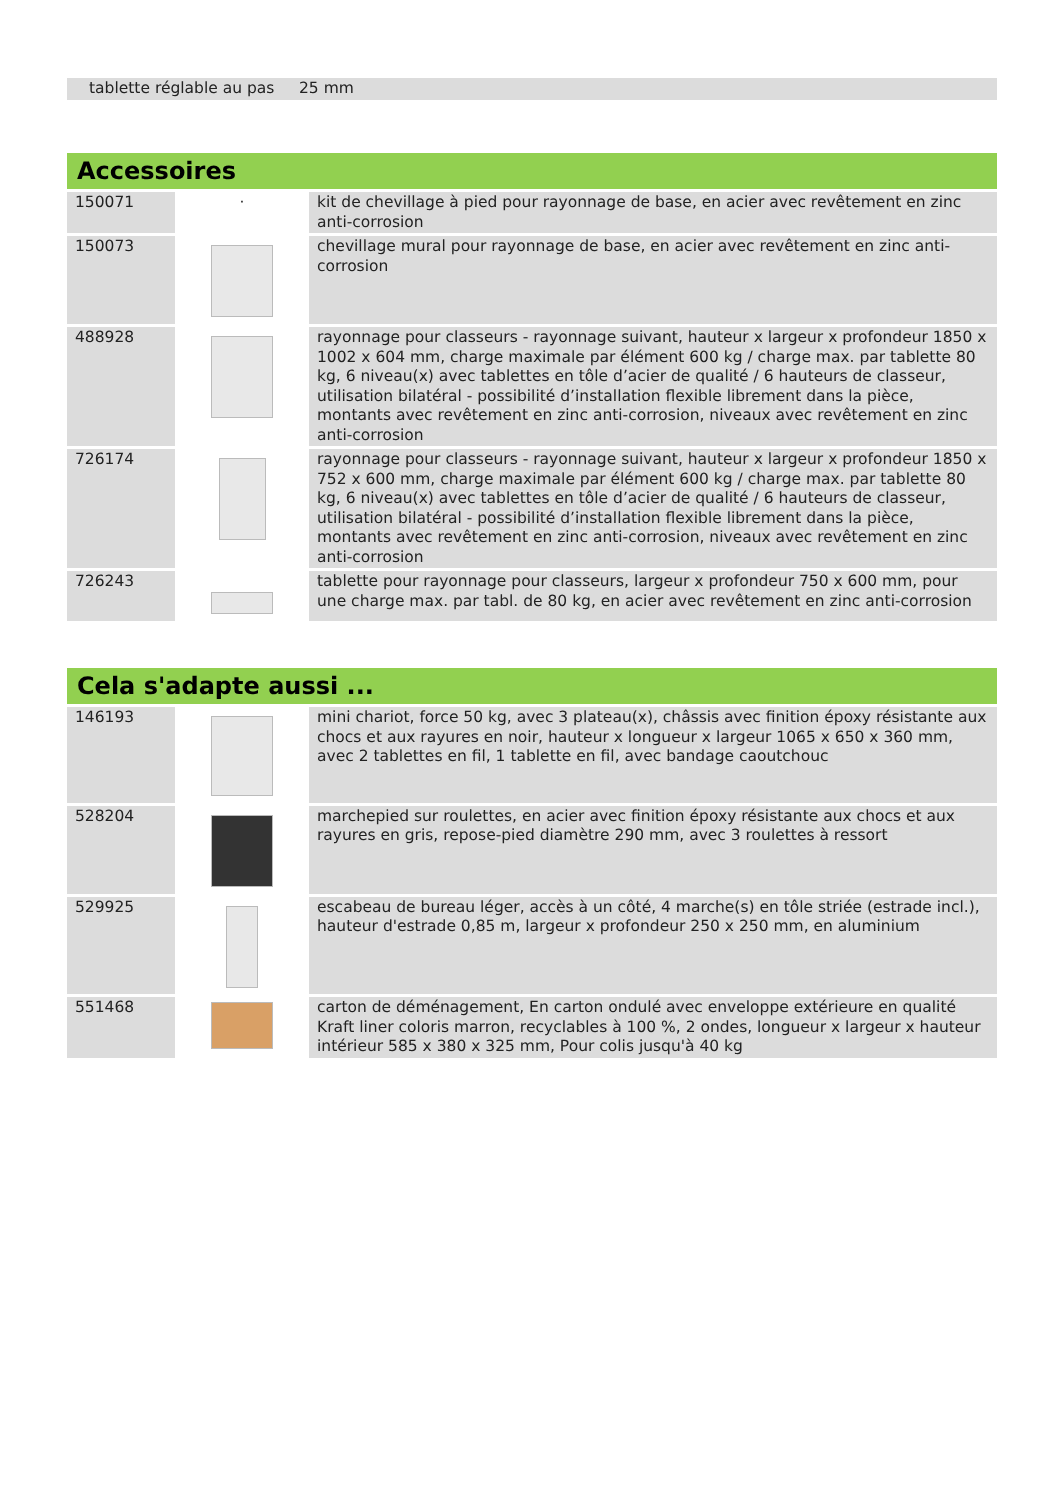| tablette réglable au pas 25 mm | |
Accessoires
| 150071 | · | kit de chevillage à pied pour rayonnage de base, en acier avec revêtement en zinc anti-corrosion |
| 150073 | | chevillage mural pour rayonnage de base, en acier avec revêtement en zinc anti-corrosion |
| 488928 | | rayonnage pour classeurs - rayonnage suivant, hauteur x largeur x profondeur 1850 x 1002 x 604 mm, charge maximale par élément 600 kg / charge max. par tablette 80 kg, 6 niveau(x) avec tablettes en tôle d’acier de qualité / 6 hauteurs de classeur, utilisation bilatéral - possibilité d’installation flexible librement dans la pièce, montants avec revêtement en zinc anti-corrosion, niveaux avec revêtement en zinc anti-corrosion |
| 726174 | | rayonnage pour classeurs - rayonnage suivant, hauteur x largeur x profondeur 1850 x 752 x 600 mm, charge maximale par élément 600 kg / charge max. par tablette 80 kg, 6 niveau(x) avec tablettes en tôle d’acier de qualité / 6 hauteurs de classeur, utilisation bilatéral - possibilité d’installation flexible librement dans la pièce, montants avec revêtement en zinc anti-corrosion, niveaux avec revêtement en zinc anti-corrosion |
| 726243 | | tablette pour rayonnage pour classeurs, largeur x profondeur 750 x 600 mm, pour une charge max. par tabl. de 80 kg, en acier avec revêtement en zinc anti-corrosion |
Cela s'adapte aussi ...
| 146193 | | mini chariot, force 50 kg, avec 3 plateau(x), châssis avec finition époxy résistante aux chocs et aux rayures en noir, hauteur x longueur x largeur 1065 x 650 x 360 mm, avec 2 tablettes en fil, 1 tablette en fil, avec bandage caoutchouc |
| 528204 | | marchepied sur roulettes, en acier avec finition époxy résistante aux chocs et aux rayures en gris, repose-pied diamètre 290 mm, avec 3 roulettes à ressort |
| 529925 | | escabeau de bureau léger, accès à un côté, 4 marche(s) en tôle striée (estrade incl.), hauteur d'estrade 0,85 m, largeur x profondeur 250 x 250 mm, en aluminium |
| 551468 | | carton de déménagement, En carton ondulé avec enveloppe extérieure en qualité Kraft liner coloris marron, recyclables à 100 %, 2 ondes, longueur x largeur x hauteur intérieur 585 x 380 x 325 mm, Pour colis jusqu'à 40 kg |